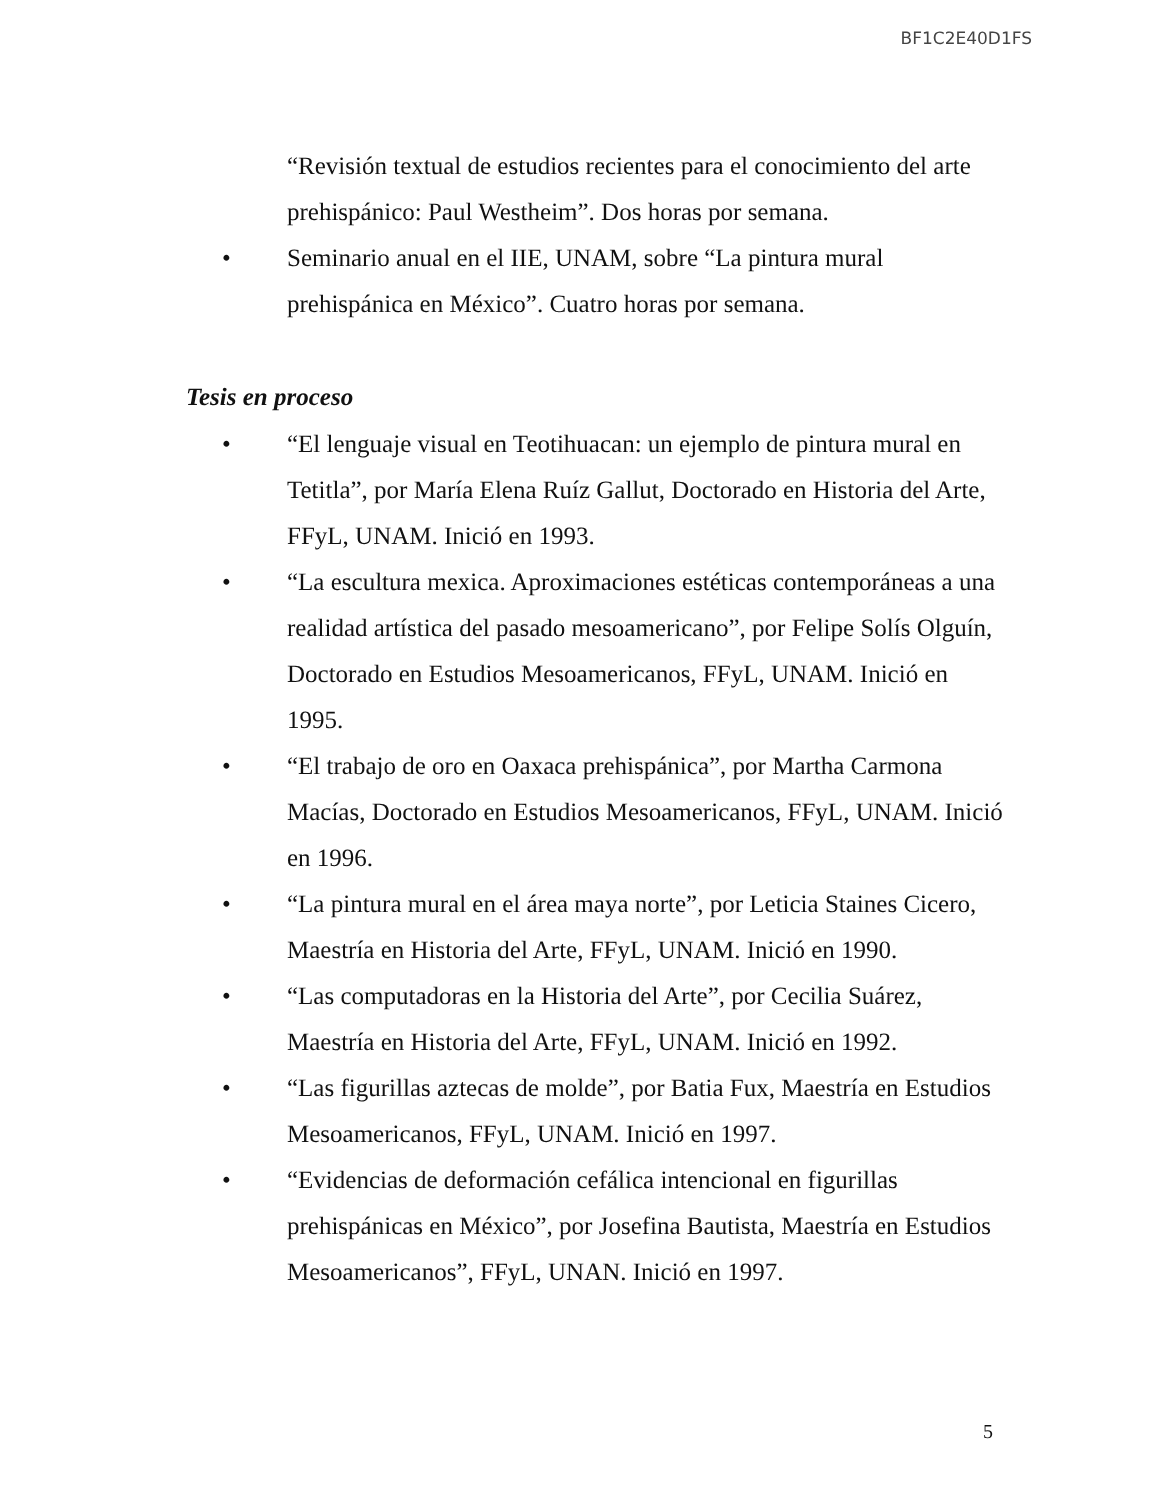BF1C2E40D1FS
“Revisión textual de estudios recientes para el conocimiento del arte prehispánico: Paul Westheim”. Dos horas por semana.
• Seminario anual en el IIE, UNAM, sobre “La pintura mural prehispánica en México”. Cuatro horas por semana.
Tesis en proceso
• “El lenguaje visual en Teotihuacan: un ejemplo de pintura mural en Tetitla”, por María Elena Ruíz Gallut, Doctorado en Historia del Arte, FFyL, UNAM. Inició en 1993.
• “La escultura mexica. Aproximaciones estéticas contemporáneas a una realidad artística del pasado mesoamericano”, por Felipe Solís Olguín, Doctorado en Estudios Mesoamericanos, FFyL, UNAM. Inició en 1995.
• “El trabajo de oro en Oaxaca prehispánica”, por Martha Carmona Macías, Doctorado en Estudios Mesoamericanos, FFyL, UNAM. Inició en 1996.
• “La pintura mural en el área maya norte”, por Leticia Staines Cicero, Maestría en Historia del Arte, FFyL, UNAM. Inició en 1990.
• “Las computadoras en la Historia del Arte”, por Cecilia Suárez, Maestría en Historia del Arte, FFyL, UNAM. Inició en 1992.
• “Las figurillas aztecas de molde”, por Batia Fux, Maestría en Estudios Mesoamericanos, FFyL, UNAM. Inició en 1997.
• “Evidencias de deformación cefálica intencional en figurillas prehispánicas en México”, por Josefina Bautista, Maestría en Estudios Mesoamericanos”, FFyL, UNAN. Inició en 1997.
5